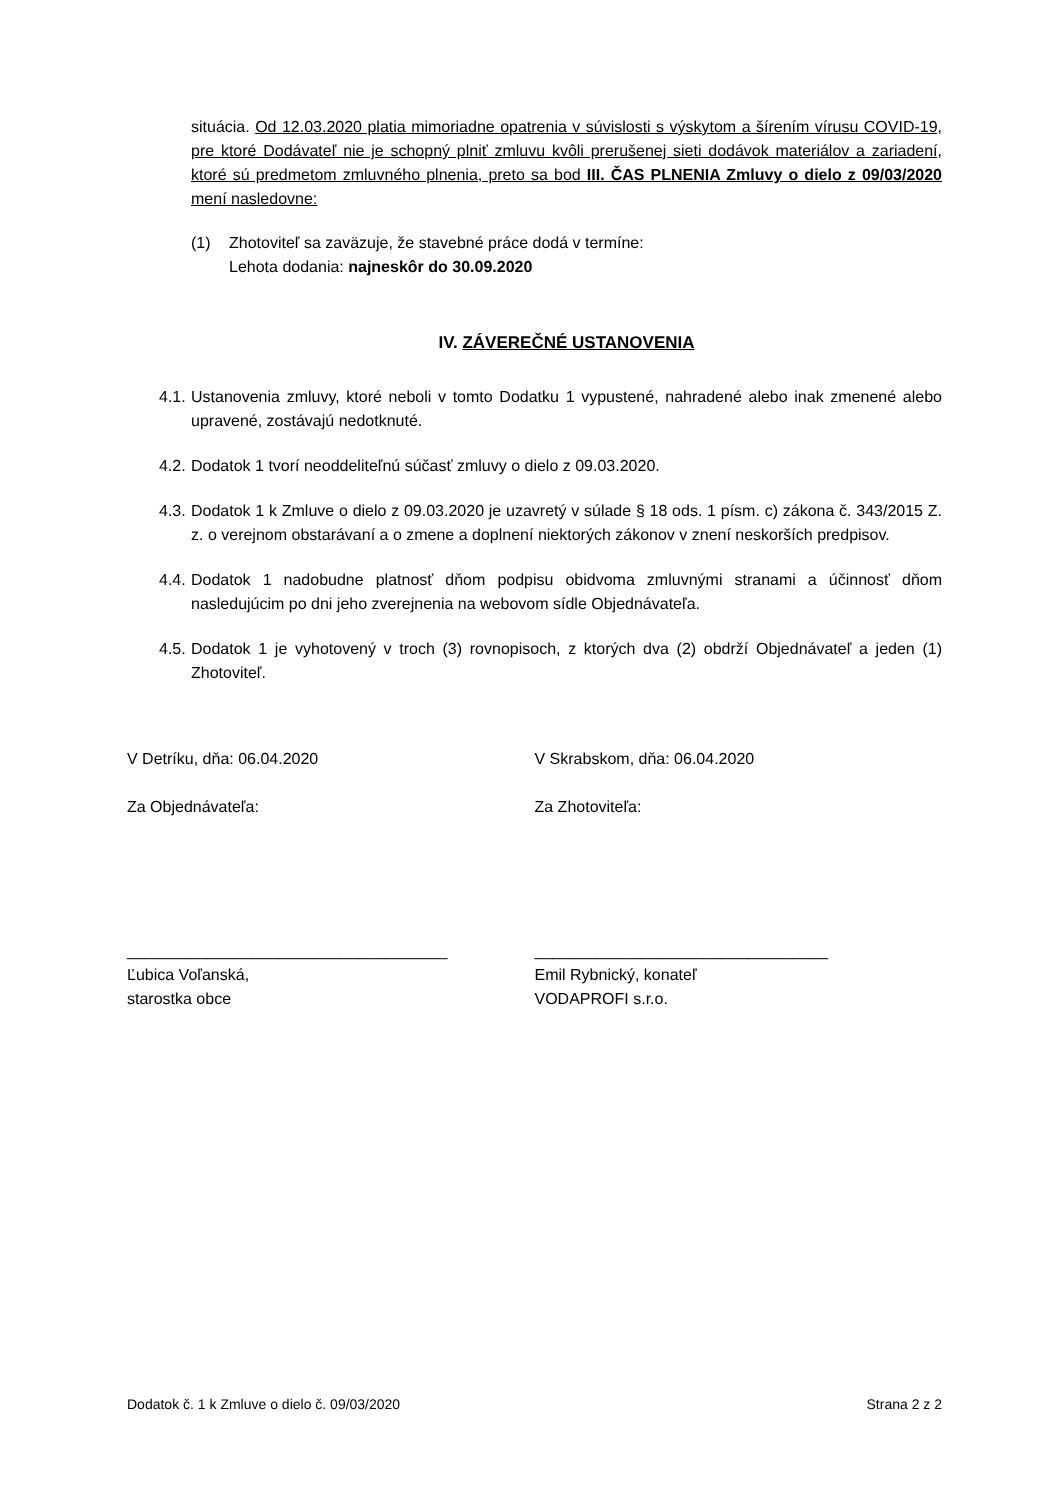situácia. Od 12.03.2020 platia mimoriadne opatrenia v súvislosti s výskytom a šírením vírusu COVID-19, pre ktoré Dodávateľ nie je schopný plniť zmluvu kvôli prerušenej sieti dodávok materiálov a zariadení, ktoré sú predmetom zmluvného plnenia, preto sa bod III. ČAS PLNENIA Zmluvy o dielo z 09/03/2020 mení nasledovne:
(1) Zhotoviteľ sa zaväzuje, že stavebné práce dodá v termíne:
Lehota dodania: najneskôr do 30.09.2020
IV. ZÁVEREČNÉ USTANOVENIA
4.1. Ustanovenia zmluvy, ktoré neboli v tomto Dodatku 1 vypustené, nahradené alebo inak zmenené alebo upravené, zostávajú nedotknuté.
4.2. Dodatok 1 tvorí neoddeliteľnú súčasť zmluvy o dielo z 09.03.2020.
4.3. Dodatok 1 k Zmluve o dielo z 09.03.2020 je uzavretý v súlade § 18 ods. 1 písm. c) zákona č. 343/2015 Z. z. o verejnom obstarávaní a o zmene a doplnení niektorých zákonov v znení neskorších predpisov.
4.4. Dodatok 1 nadobudne platnosť dňom podpisu obidvoma zmluvnými stranami a účinnosť dňom nasledujúcim po dni jeho zverejnenia na webovom sídle Objednávateľa.
4.5. Dodatok 1 je vyhotovený v troch (3) rovnopisoch, z ktorých dva (2) obdrží Objednávateľ a jeden (1) Zhotoviteľ.
V Detríku, dňa: 06.04.2020
Za Objednávateľa:
____________________________________
Ľubica Voľanská,
starostka obce
V Skrabskom, dňa: 06.04.2020
Za Zhotoviteľa:
_________________________________
Emil Rybnický, konateľ
VODAPROFI s.r.o.
Dodatok č. 1 k Zmluve o dielo č. 09/03/2020 Strana 2 z 2